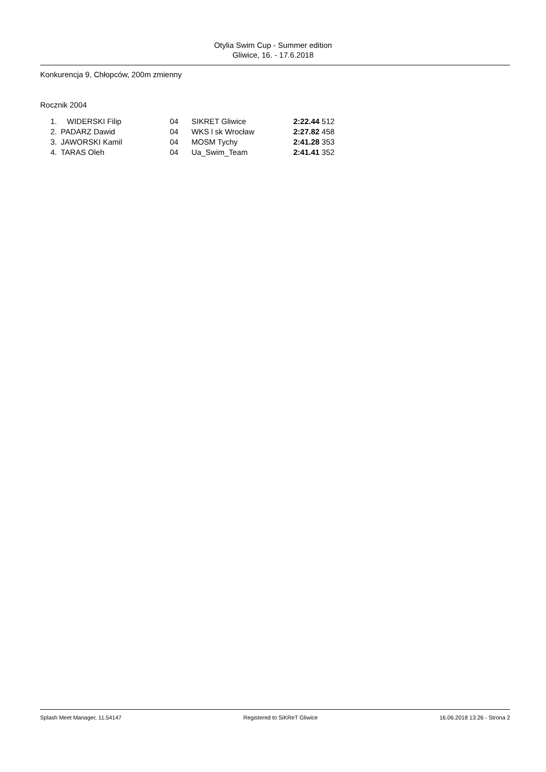Otylia Swim Cup - Summer edition
Gliwice, 16. - 17.6.2018
Konkurencja 9, Chłopców, 200m zmienny
Rocznik 2004
| 1. | WIDERSKI Filip | 04 | SIKRET Gliwice | 2:22.44 512 |
| 2. | PADARZ Dawid | 04 | WKS l sk Wrocław | 2:27.82 458 |
| 3. | JAWORSKI Kamil | 04 | MOSM Tychy | 2:41.28 353 |
| 4. | TARAS Oleh | 04 | Ua_Swim_Team | 2:41.41 352 |
Splash Meet Manager, 11.54147 Registered to SiKReT Gliwice 16.06.2018 13:26 - Strona 2